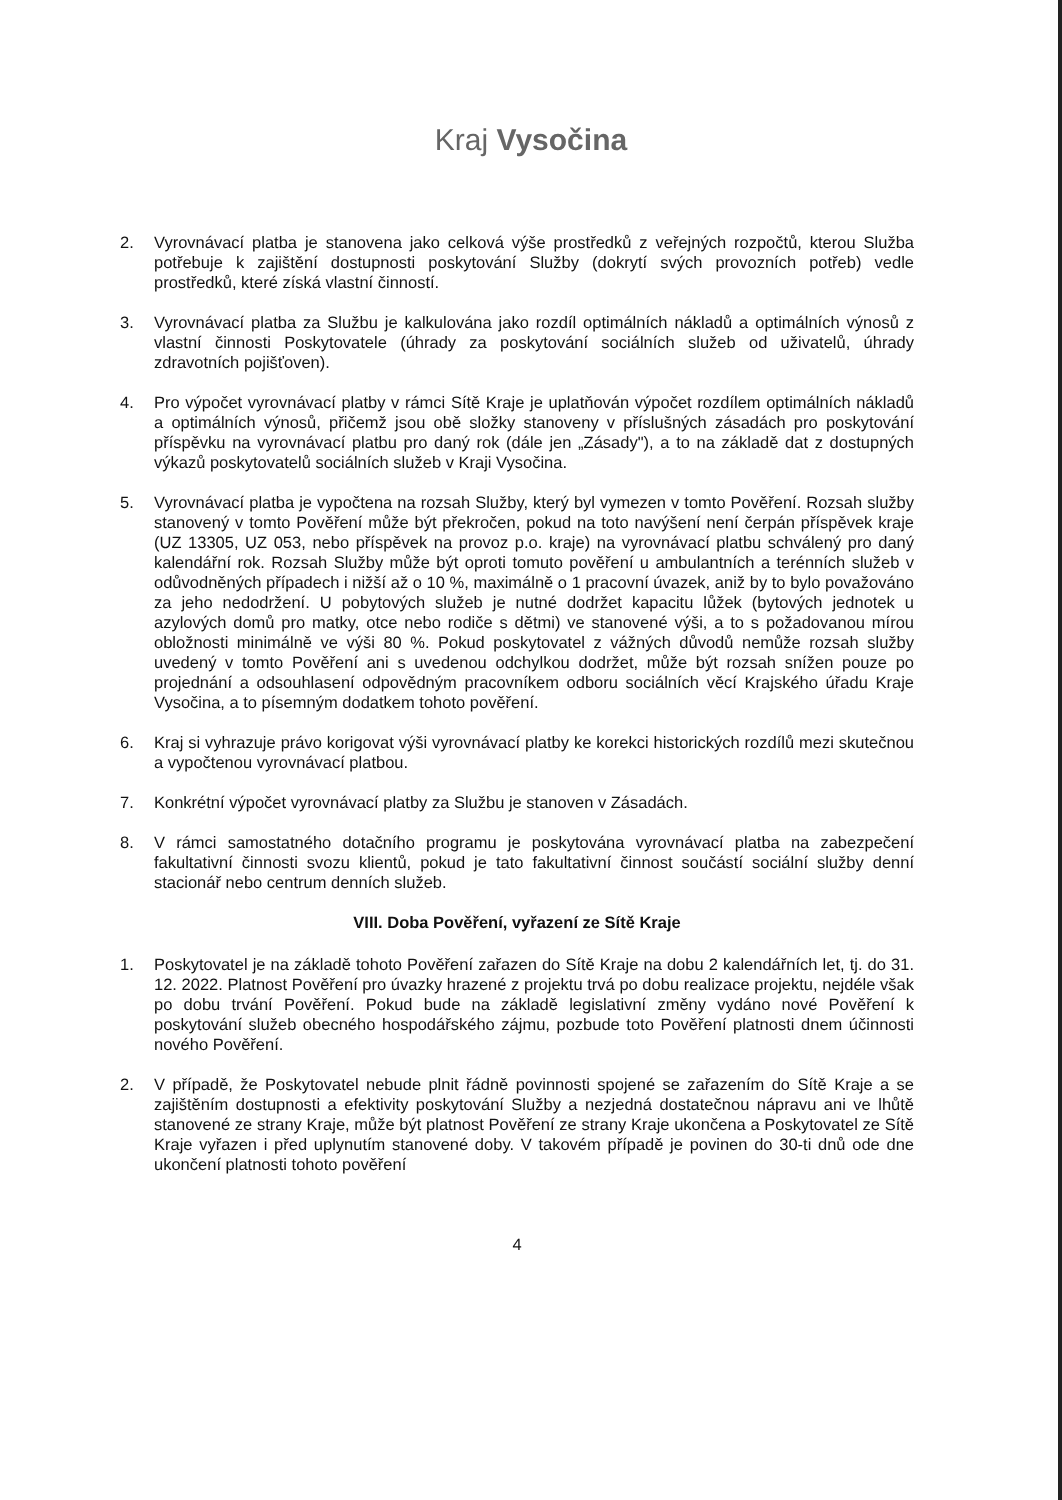Kraj Vysočina
2. Vyrovnávací platba je stanovena jako celková výše prostředků z veřejných rozpočtů, kterou Služba potřebuje k zajištění dostupnosti poskytování Služby (dokrytí svých provozních potřeb) vedle prostředků, které získá vlastní činností.
3. Vyrovnávací platba za Službu je kalkulována jako rozdíl optimálních nákladů a optimálních výnosů z vlastní činnosti Poskytovatele (úhrady za poskytování sociálních služeb od uživatelů, úhrady zdravotních pojišťoven).
4. Pro výpočet vyrovnávací platby v rámci Sítě Kraje je uplatňován výpočet rozdílem optimálních nákladů a optimálních výnosů, přičemž jsou obě složky stanoveny v příslušných zásadách pro poskytování příspěvku na vyrovnávací platbu pro daný rok (dále jen „Zásady"), a to na základě dat z dostupných výkazů poskytovatelů sociálních služeb v Kraji Vysočina.
5. Vyrovnávací platba je vypočtena na rozsah Služby, který byl vymezen v tomto Pověření. Rozsah služby stanovený v tomto Pověření může být překročen, pokud na toto navýšení není čerpán příspěvek kraje (UZ 13305, UZ 053, nebo příspěvek na provoz p.o. kraje) na vyrovnávací platbu schválený pro daný kalendářní rok. Rozsah Služby může být oproti tomuto pověření u ambulantních a terénních služeb v odůvodněných případech i nižší až o 10 %, maximálně o 1 pracovní úvazek, aniž by to bylo považováno za jeho nedodržení. U pobytových služeb je nutné dodržet kapacitu lůžek (bytových jednotek u azylových domů pro matky, otce nebo rodiče s dětmi) ve stanovené výši, a to s požadovanou mírou obložnosti minimálně ve výši 80 %. Pokud poskytovatel z vážných důvodů nemůže rozsah služby uvedený v tomto Pověření ani s uvedenou odchylkou dodržet, může být rozsah snížen pouze po projednání a odsouhlasení odpovědným pracovníkem odboru sociálních věcí Krajského úřadu Kraje Vysočina, a to písemným dodatkem tohoto pověření.
6. Kraj si vyhrazuje právo korigovat výši vyrovnávací platby ke korekci historických rozdílů mezi skutečnou a vypočtenou vyrovnávací platbou.
7. Konkrétní výpočet vyrovnávací platby za Službu je stanoven v Zásadách.
8. V rámci samostatného dotačního programu je poskytována vyrovnávací platba na zabezpečení fakultativní činnosti svozu klientů, pokud je tato fakultativní činnost součástí sociální služby denní stacionář nebo centrum denních služeb.
VIII. Doba Pověření, vyřazení ze Sítě Kraje
1. Poskytovatel je na základě tohoto Pověření zařazen do Sítě Kraje na dobu 2 kalendářních let, tj. do 31. 12. 2022. Platnost Pověření pro úvazky hrazené z projektu trvá po dobu realizace projektu, nejdéle však po dobu trvání Pověření. Pokud bude na základě legislativní změny vydáno nové Pověření k poskytování služeb obecného hospodářského zájmu, pozbude toto Pověření platnosti dnem účinnosti nového Pověření.
2. V případě, že Poskytovatel nebude plnit řádně povinnosti spojené se zařazením do Sítě Kraje a se zajištěním dostupnosti a efektivity poskytování Služby a nezjedná dostatečnou nápravu ani ve lhůtě stanovené ze strany Kraje, může být platnost Pověření ze strany Kraje ukončena a Poskytovatel ze Sítě Kraje vyřazen i před uplynutím stanovené doby. V takovém případě je povinen do 30-ti dnů ode dne ukončení platnosti tohoto pověření
4